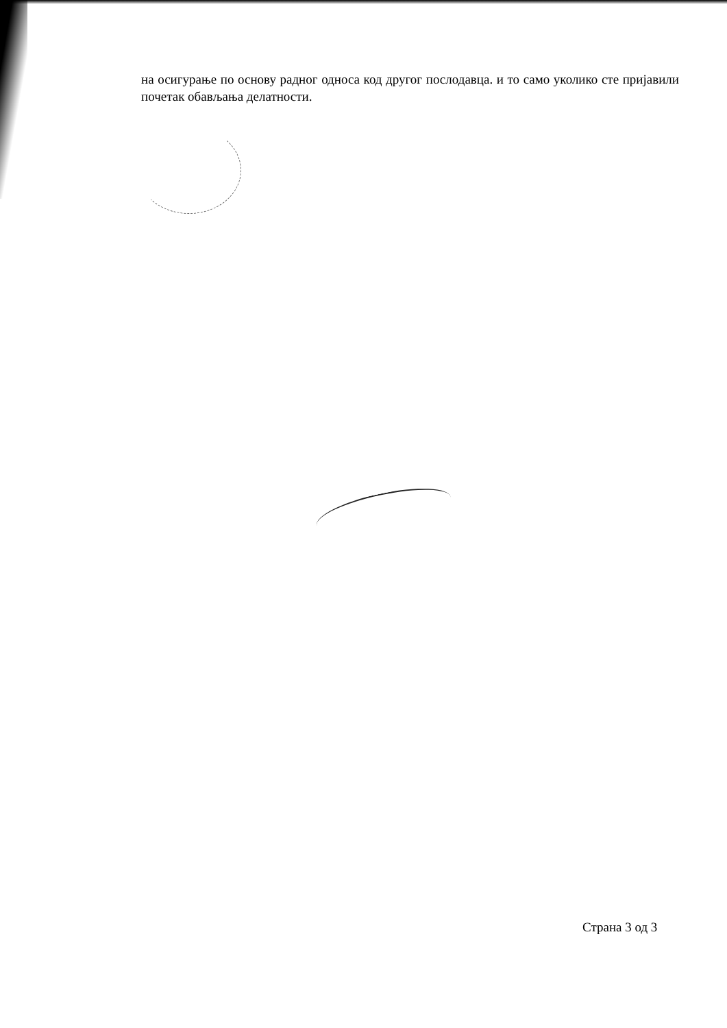на осигурање по основу радног односа код другог послодавца. и то само уколико сте пријавили почетак обављања делатности.
Страна 3 од 3